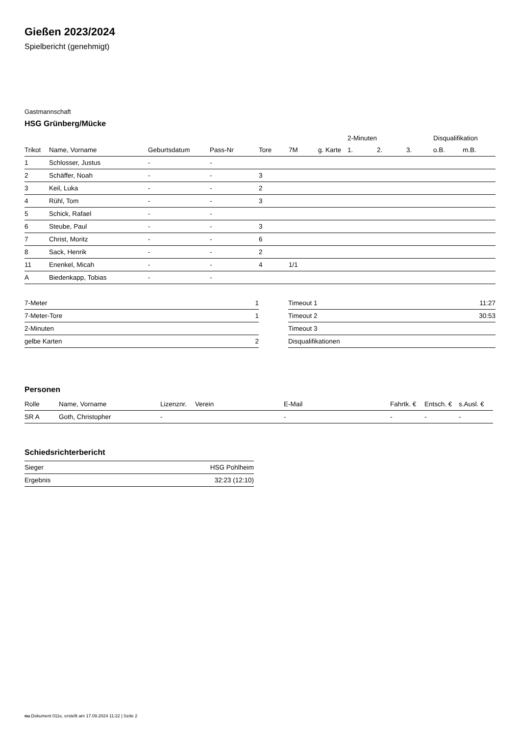Gießen 2023/2024
Spielbericht (genehmigt)
Gastmannschaft
HSG Grünberg/Mücke
| | | | | | | | 2-Minuten | | | Disqualifikation | |
| --- | --- | --- | --- | --- | --- | --- | --- | --- | --- | --- | --- |
| Trikot | Name, Vorname | Geburtsdatum | Pass-Nr | Tore | 7M | g. Karte | 1. | 2. | 3. | o.B. | m.B. |
| 1 | Schlosser, Justus | - | - | | | | | | | | |
| 2 | Schäffer, Noah | - | - | 3 | | | | | | | |
| 3 | Keil, Luka | - | - | 2 | | | | | | | |
| 4 | Rühl, Tom | - | - | 3 | | | | | | | |
| 5 | Schick, Rafael | - | - | | | | | | | | |
| 6 | Steube, Paul | - | - | 3 | | | | | | | |
| 7 | Christ, Moritz | - | - | 6 | | | | | | | |
| 8 | Sack, Henrik | - | - | 2 | | | | | | | |
| 11 | Enenkel, Micah | - | - | 4 | 1/1 | | | | | | |
| A | Biedenkapp, Tobias | - | - | | | | | | | | |
| 7-Meter | 1 |
| 7-Meter-Tore | 1 |
| 2-Minuten | |
| gelbe Karten | 2 |
| Timeout 1 | 11:27 |
| Timeout 2 | 30:53 |
| Timeout 3 | |
| Disqualifikationen | |
Personen
| Rolle | Name, Vorname | Lizenznr. | Verein | E-Mail | Fahrtk. € | Entsch. € | s.Ausl. € |
| --- | --- | --- | --- | --- | --- | --- | --- |
| SR A | Goth, Christopher | - | | - | - | - | - |
Schiedsrichterbericht
| Sieger | HSG Pohlheim |
| Ergebnis | 32:23 (12:10) |
nu.Dokument 011e, erstellt am 17.09.2024 11:22 | Seite 2